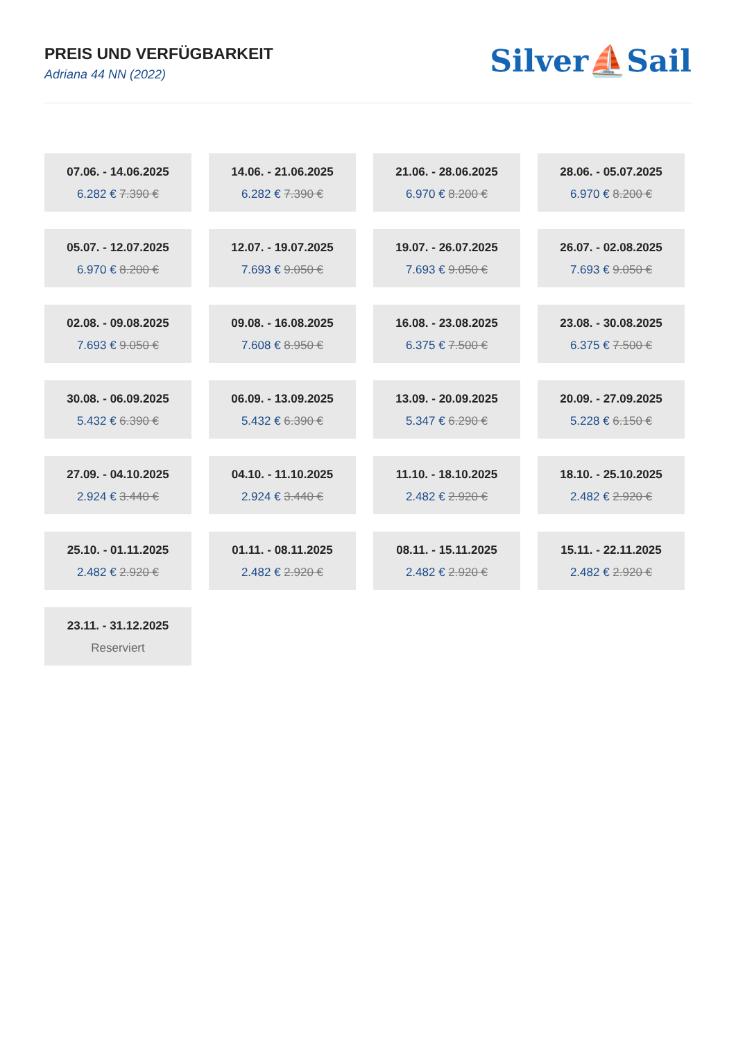PREIS UND VERFÜGBARKEIT
Adriana 44 NN (2022)
Silver⛵Sail
07.06. - 14.06.2025
6.282 € 7.390 €
14.06. - 21.06.2025
6.282 € 7.390 €
21.06. - 28.06.2025
6.970 € 8.200 €
28.06. - 05.07.2025
6.970 € 8.200 €
05.07. - 12.07.2025
6.970 € 8.200 €
12.07. - 19.07.2025
7.693 € 9.050 €
19.07. - 26.07.2025
7.693 € 9.050 €
26.07. - 02.08.2025
7.693 € 9.050 €
02.08. - 09.08.2025
7.693 € 9.050 €
09.08. - 16.08.2025
7.608 € 8.950 €
16.08. - 23.08.2025
6.375 € 7.500 €
23.08. - 30.08.2025
6.375 € 7.500 €
30.08. - 06.09.2025
5.432 € 6.390 €
06.09. - 13.09.2025
5.432 € 6.390 €
13.09. - 20.09.2025
5.347 € 6.290 €
20.09. - 27.09.2025
5.228 € 6.150 €
27.09. - 04.10.2025
2.924 € 3.440 €
04.10. - 11.10.2025
2.924 € 3.440 €
11.10. - 18.10.2025
2.482 € 2.920 €
18.10. - 25.10.2025
2.482 € 2.920 €
25.10. - 01.11.2025
2.482 € 2.920 €
01.11. - 08.11.2025
2.482 € 2.920 €
08.11. - 15.11.2025
2.482 € 2.920 €
15.11. - 22.11.2025
2.482 € 2.920 €
23.11. - 31.12.2025
Reserviert